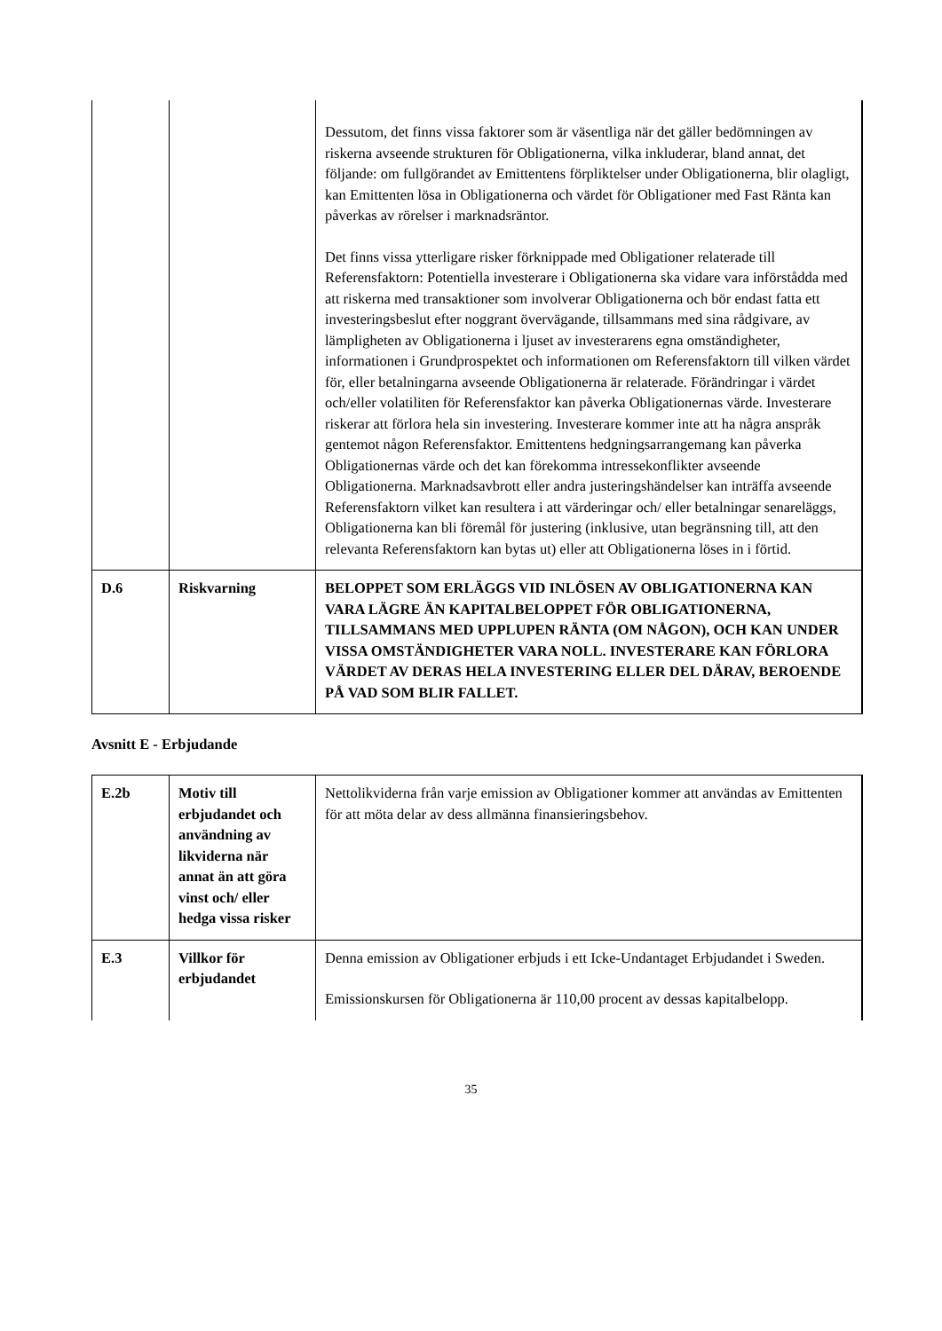| | | Dessutom, det finns vissa faktorer som är väsentliga när det gäller bedömningen av riskerna avseende strukturen för Obligationerna, vilka inkluderar, bland annat, det följande: om fullgörandet av Emittentens förpliktelser under Obligationerna, blir olagligt, kan Emittenten lösa in Obligationerna och värdet för Obligationer med Fast Ränta kan påverkas av rörelser i marknadsräntor. Det finns vissa ytterligare risker förknippade med Obligationer relaterade till Referensfaktorn: Potentiella investerare i Obligationerna ska vidare vara införstådda med att riskerna med transaktioner som involverar Obligationerna och bör endast fatta ett investeringsbeslut efter noggrant övervägande, tillsammans med sina rådgivare, av lämpligheten av Obligationerna i ljuset av investerarens egna omständigheter, informationen i Grundprospektet och informationen om Referensfaktorn till vilken värdet för, eller betalningarna avseende Obligationerna är relaterade. Förändringar i värdet och/eller volatiliten för Referensfaktor kan påverka Obligationernas värde. Investerare riskerar att förlora hela sin investering. Investerare kommer inte att ha några anspråk gentemot någon Referensfaktor. Emittentens hedgningsarrangemang kan påverka Obligationernas värde och det kan förekomma intressekonflikter avseende Obligationerna. Marknadsavbrott eller andra justeringshändelser kan inträffa avseende Referensfaktorn vilket kan resultera i att värderingar och/ eller betalningar senareläggs, Obligationerna kan bli föremål för justering (inklusive, utan begränsning till, att den relevanta Referensfaktorn kan bytas ut) eller att Obligationerna löses in i förtid. |
| D.6 | Riskvarning | BELOPPET SOM ERLÄGGS VID INLÖSEN AV OBLIGATIONERNA KAN VARA LÄGRE ÄN KAPITALBELOPPET FÖR OBLIGATIONERNA, TILLSAMMANS MED UPPLUPEN RÄNTA (OM NÅGON), OCH KAN UNDER VISSA OMSTÄNDIGHETER VARA NOLL. INVESTERARE KAN FÖRLORA VÄRDET AV DERAS HELA INVESTERING ELLER DEL DÄRAV, BEROENDE PÅ VAD SOM BLIR FALLET. |
Avsnitt E - Erbjudande
| E.2b | Motiv till erbjudandet och användning av likviderna när annat än att göra vinst och/ eller hedga vissa risker | Nettolikviderna från varje emission av Obligationer kommer att användas av Emittenten för att möta delar av dess allmänna finansieringsbehov. |
| E.3 | Villkor för erbjudandet | Denna emission av Obligationer erbjuds i ett Icke-Undantaget Erbjudandet i Sweden. Emissionskursen för Obligationerna är 110,00 procent av dessas kapitalbelopp. |
35